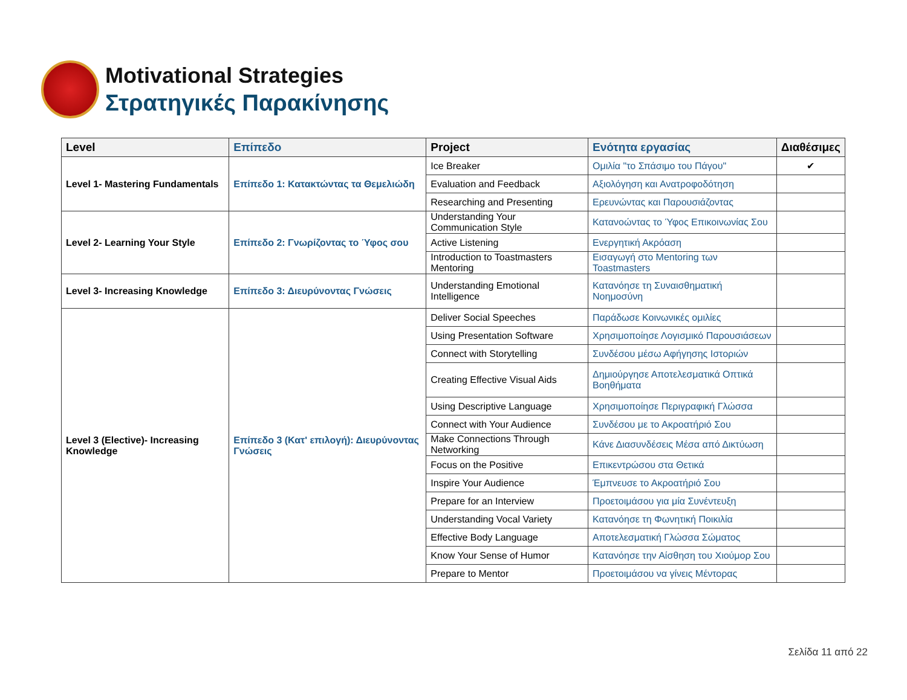Motivational Strategies
Στρατηγικές Παρακίνησης
| Level | Επίπεδο | Project | Ενότητα εργασίας | Διαθέσιμες |
| --- | --- | --- | --- | --- |
| Level 1- Mastering Fundamentals | Επίπεδο 1: Κατακτώντας τα Θεμελιώδη | Ice Breaker | Ομιλία "το Σπάσιμο του Πάγου" | ✔ |
| | | Evaluation and Feedback | Αξιολόγηση και Ανατροφοδότηση | |
| | | Researching and Presenting | Ερευνώντας και Παρουσιάζοντας | |
| Level 2- Learning Your Style | Επίπεδο 2: Γνωρίζοντας το Ύφος σου | Understanding Your Communication Style | Κατανοώντας το Ύφος Επικοινωνίας Σου | |
| | | Active Listening | Ενεργητική Ακρόαση | |
| | | Introduction to Toastmasters Mentoring | Εισαγωγή στο Mentoring των Toastmasters | |
| Level 3- Increasing Knowledge | Επίπεδο 3: Διευρύνοντας Γνώσεις | Understanding Emotional Intelligence | Κατανόησε τη Συναισθηματική Νοημοσύνη | |
| Level 3 (Elective)- Increasing Knowledge | Επίπεδο 3 (Κατ' επιλογή): Διευρύνοντας Γνώσεις | Deliver Social Speeches | Παράδωσε Κοινωνικές ομιλίες | |
| | | Using Presentation Software | Χρησιμοποίησε Λογισμικό Παρουσιάσεων | |
| | | Connect with Storytelling | Συνδέσου μέσω Αφήγησης Ιστοριών | |
| | | Creating Effective Visual Aids | Δημιούργησε Αποτελεσματικά Οπτικά Βοηθήματα | |
| | | Using Descriptive Language | Χρησιμοποίησε Περιγραφική Γλώσσα | |
| | | Connect with Your Audience | Συνδέσου με το Ακροατήριό Σου | |
| | | Make Connections Through Networking | Κάνε Διασυνδέσεις Μέσα από Δικτύωση | |
| | | Focus on the Positive | Επικεντρώσου στα Θετικά | |
| | | Inspire Your Audience | Έμπνευσε το Ακροατήριό Σου | |
| | | Prepare for an Interview | Προετοιμάσου για μία Συνέντευξη | |
| | | Understanding Vocal Variety | Κατανόησε τη Φωνητική Ποικιλία | |
| | | Effective Body Language | Αποτελεσματική Γλώσσα Σώματος | |
| | | Know Your Sense of Humor | Κατανόησε την Αίσθηση του Χιούμορ Σου | |
| | | Prepare to Mentor | Προετοιμάσου να γίνεις Μέντορας | |
Σελίδα 11 από 22